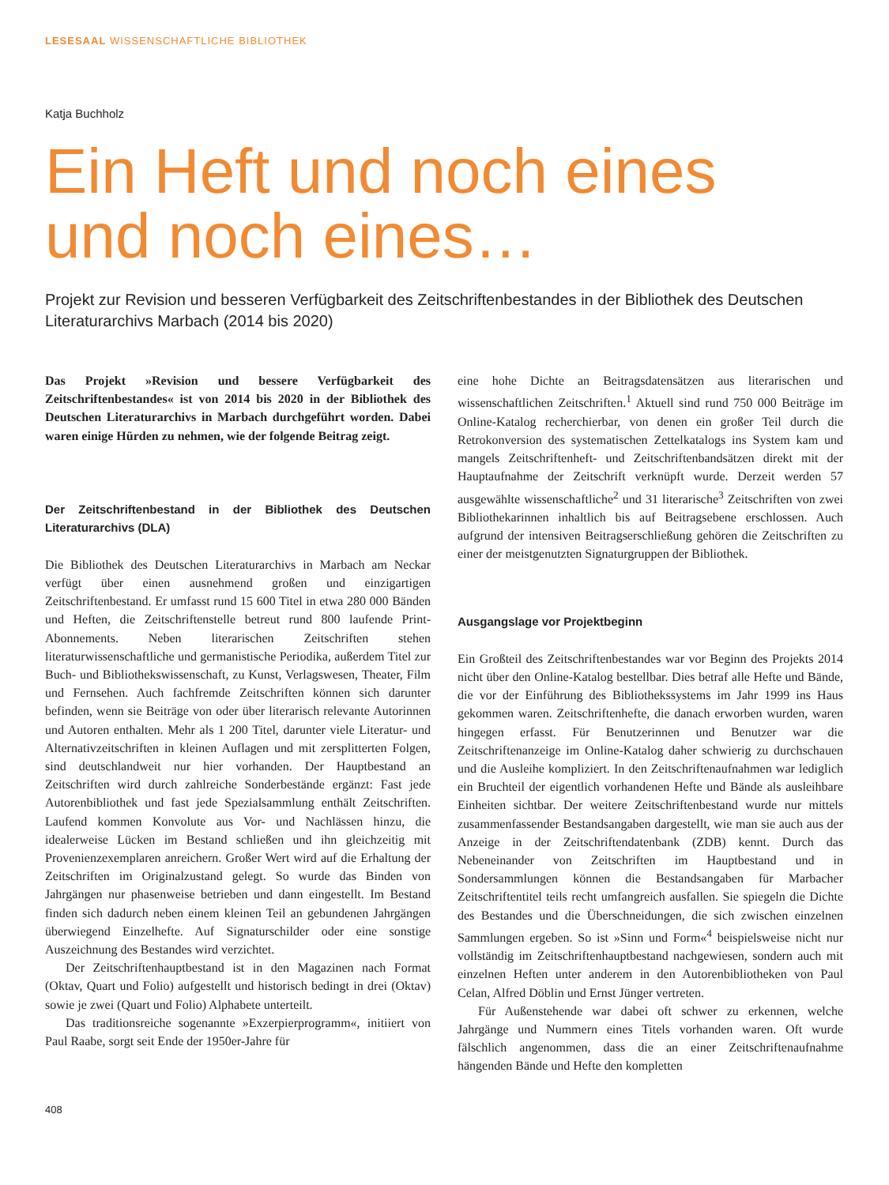LESESAAL WISSENSCHAFTLICHE BIBLIOTHEK
Katja Buchholz
Ein Heft und noch eines
und noch eines…
Projekt zur Revision und besseren Verfügbarkeit des Zeitschriftenbestandes in der Bibliothek des Deutschen Literaturarchivs Marbach (2014 bis 2020)
Das Projekt »Revision und bessere Verfügbarkeit des Zeitschriftenbestandes« ist von 2014 bis 2020 in der Bibliothek des Deutschen Literaturarchivs in Marbach durchgeführt worden. Dabei waren einige Hürden zu nehmen, wie der folgende Beitrag zeigt.
Der Zeitschriftenbestand in der Bibliothek des Deutschen Literaturarchivs (DLA)
Die Bibliothek des Deutschen Literaturarchivs in Marbach am Neckar verfügt über einen ausnehmend großen und einzigartigen Zeitschriftenbestand. Er umfasst rund 15 600 Titel in etwa 280 000 Bänden und Heften, die Zeitschriftenstelle betreut rund 800 laufende Print-Abonnements. Neben literarischen Zeitschriften stehen literaturwissenschaftliche und germanistische Periodika, außerdem Titel zur Buch- und Bibliothekswissenschaft, zu Kunst, Verlagswesen, Theater, Film und Fernsehen. Auch fachfremde Zeitschriften können sich darunter befinden, wenn sie Beiträge von oder über literarisch relevante Autorinnen und Autoren enthalten. Mehr als 1 200 Titel, darunter viele Literatur- und Alternativzeitschriften in kleinen Auflagen und mit zersplitterten Folgen, sind deutschlandweit nur hier vorhanden. Der Hauptbestand an Zeitschriften wird durch zahlreiche Sonderbestände ergänzt: Fast jede Autorenbibliothek und fast jede Spezialsammlung enthält Zeitschriften. Laufend kommen Konvolute aus Vor- und Nachlässen hinzu, die idealerweise Lücken im Bestand schließen und ihn gleichzeitig mit Provenienzexemplaren anreichern. Großer Wert wird auf die Erhaltung der Zeitschriften im Originalzustand gelegt. So wurde das Binden von Jahrgängen nur phasenweise betrieben und dann eingestellt. Im Bestand finden sich dadurch neben einem kleinen Teil an gebundenen Jahrgängen überwiegend Einzelhefte. Auf Signaturschilder oder eine sonstige Auszeichnung des Bestandes wird verzichtet.
Der Zeitschriftenhauptbestand ist in den Magazinen nach Format (Oktav, Quart und Folio) aufgestellt und historisch bedingt in drei (Oktav) sowie je zwei (Quart und Folio) Alphabete unterteilt.
Das traditionsreiche sogenannte »Exzerpierprogramm«, initiiert von Paul Raabe, sorgt seit Ende der 1950er-Jahre für
eine hohe Dichte an Beitragsdatensätzen aus literarischen und wissenschaftlichen Zeitschriften.<sup>1</sup> Aktuell sind rund 750 000 Beiträge im Online-Katalog recherchierbar, von denen ein großer Teil durch die Retrokonversion des systematischen Zettelkatalogs ins System kam und mangels Zeitschriftenheft- und Zeitschriftenbandsätzen direkt mit der Hauptaufnahme der Zeitschrift verknüpft wurde. Derzeit werden 57 ausgewählte wissenschaftliche<sup>2</sup> und 31 literarische<sup>3</sup> Zeitschriften von zwei Bibliothekarinnen inhaltlich bis auf Beitragsebene erschlossen. Auch aufgrund der intensiven Beitragserschließung gehören die Zeitschriften zu einer der meistgenutzten Signaturgruppen der Bibliothek.
Ausgangslage vor Projektbeginn
Ein Großteil des Zeitschriftenbestandes war vor Beginn des Projekts 2014 nicht über den Online-Katalog bestellbar. Dies betraf alle Hefte und Bände, die vor der Einführung des Bibliothekssystems im Jahr 1999 ins Haus gekommen waren. Zeitschriftenhefte, die danach erworben wurden, waren hingegen erfasst. Für Benutzerinnen und Benutzer war die Zeitschriftenanzeige im Online-Katalog daher schwierig zu durchschauen und die Ausleihe kompliziert. In den Zeitschriftenaufnahmen war lediglich ein Bruchteil der eigentlich vorhandenen Hefte und Bände als ausleihbare Einheiten sichtbar. Der weitere Zeitschriftenbestand wurde nur mittels zusammenfassender Bestandsangaben dargestellt, wie man sie auch aus der Anzeige in der Zeitschriftendatenbank (ZDB) kennt. Durch das Nebeneinander von Zeitschriften im Hauptbestand und in Sondersammlungen können die Bestandsangaben für Marbacher Zeitschriftentitel teils recht umfangreich ausfallen. Sie spiegeln die Dichte des Bestandes und die Überschneidungen, die sich zwischen einzelnen Sammlungen ergeben. So ist »Sinn und Form«<sup>4</sup> beispielsweise nicht nur vollständig im Zeitschriftenhauptbestand nachgewiesen, sondern auch mit einzelnen Heften unter anderem in den Autorenbibliotheken von Paul Celan, Alfred Döblin und Ernst Jünger vertreten.
Für Außenstehende war dabei oft schwer zu erkennen, welche Jahrgänge und Nummern eines Titels vorhanden waren. Oft wurde fälschlich angenommen, dass die an einer Zeitschriftenaufnahme hängenden Bände und Hefte den kompletten
408